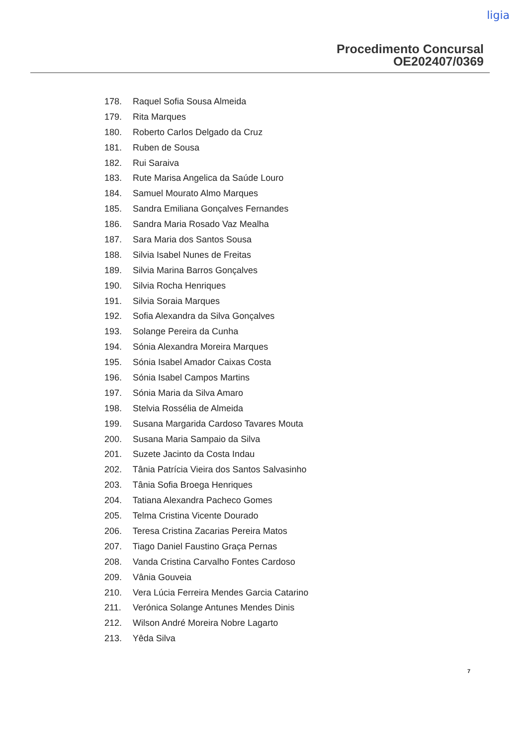ligia
Procedimento Concursal
OE202407/0369
178. Raquel Sofia Sousa Almeida
179. Rita Marques
180. Roberto Carlos Delgado da Cruz
181. Ruben de Sousa
182. Rui Saraiva
183. Rute Marisa Angelica da Saúde Louro
184. Samuel Mourato Almo Marques
185. Sandra Emiliana Gonçalves Fernandes
186. Sandra Maria Rosado Vaz Mealha
187. Sara Maria dos Santos Sousa
188. Silvia Isabel Nunes de Freitas
189. Silvia Marina Barros Gonçalves
190. Silvia Rocha Henriques
191. Silvia Soraia Marques
192. Sofia Alexandra da Silva Gonçalves
193. Solange Pereira da Cunha
194. Sónia Alexandra Moreira Marques
195. Sónia Isabel Amador Caixas Costa
196. Sónia Isabel Campos Martins
197. Sónia Maria da Silva Amaro
198. Stelvia Rossélia de Almeida
199. Susana Margarida Cardoso Tavares Mouta
200. Susana Maria Sampaio da Silva
201. Suzete Jacinto da Costa Indau
202. Tânia Patrícia Vieira dos Santos Salvasinho
203. Tânia Sofia Broega Henriques
204. Tatiana Alexandra Pacheco Gomes
205. Telma Cristina Vicente Dourado
206. Teresa Cristina Zacarias Pereira Matos
207. Tiago Daniel Faustino Graça Pernas
208. Vanda Cristina Carvalho Fontes Cardoso
209. Vânia Gouveia
210. Vera Lúcia Ferreira Mendes Garcia Catarino
211. Verónica Solange Antunes Mendes Dinis
212. Wilson André Moreira Nobre Lagarto
213. Yêda Silva
7